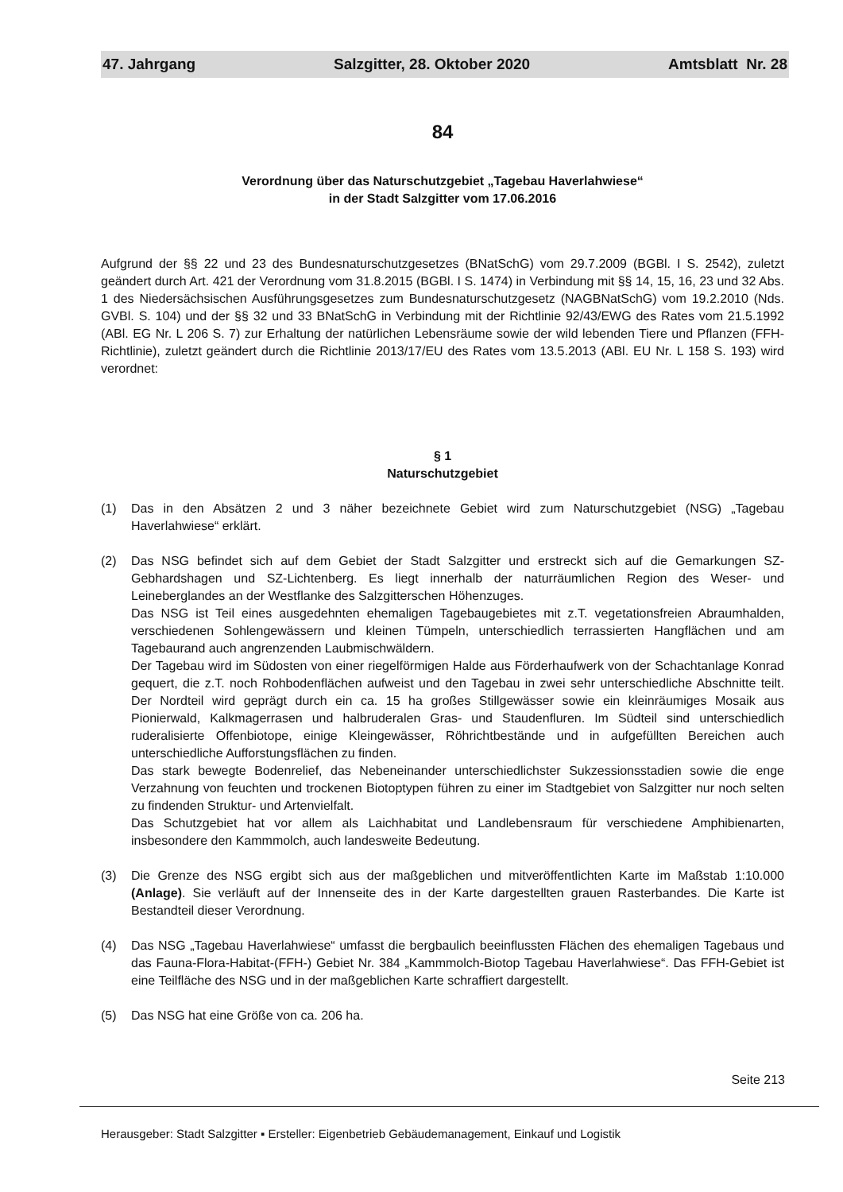47. Jahrgang Salzgitter, 28. Oktober 2020 Amtsblatt Nr. 28
84
Verordnung über das Naturschutzgebiet „Tagebau Haverlahwiese“
in der Stadt Salzgitter vom 17.06.2016
Aufgrund der §§ 22 und 23 des Bundesnaturschutzgesetzes (BNatSchG) vom 29.7.2009 (BGBl. I S. 2542), zuletzt geändert durch Art. 421 der Verordnung vom 31.8.2015 (BGBl. I S. 1474) in Verbindung mit §§ 14, 15, 16, 23 und 32 Abs. 1 des Niedersächsischen Ausführungsgesetzes zum Bundesnaturschutzgesetz (NAGBNatSchG) vom 19.2.2010 (Nds. GVBl. S. 104) und der §§ 32 und 33 BNatSchG in Verbindung mit der Richtlinie 92/43/EWG des Rates vom 21.5.1992 (ABl. EG Nr. L 206 S. 7) zur Erhaltung der natürlichen Lebensräume sowie der wild lebenden Tiere und Pflanzen (FFH-Richtlinie), zuletzt geändert durch die Richtlinie 2013/17/EU des Rates vom 13.5.2013 (ABl. EU Nr. L 158 S. 193) wird verordnet:
§ 1
Naturschutzgebiet
(1) Das in den Absätzen 2 und 3 näher bezeichnete Gebiet wird zum Naturschutzgebiet (NSG) „Tagebau Haverlahwiese“ erklärt.
(2) Das NSG befindet sich auf dem Gebiet der Stadt Salzgitter und erstreckt sich auf die Gemarkungen SZ-Gebhardshagen und SZ-Lichtenberg. Es liegt innerhalb der naturräumlichen Region des Weser- und Leineberglandes an der Westflanke des Salzgitterschen Höhenzuges.
Das NSG ist Teil eines ausgedehnten ehemaligen Tagebaugebietes mit z.T. vegetationsfreien Abraumhalden, verschiedenen Sohlengewässern und kleinen Tümpeln, unterschiedlich terrassierten Hangflächen und am Tagebaurand auch angrenzenden Laubmischwäldern.
Der Tagebau wird im Südosten von einer riegelförmigen Halde aus Förderhaufwerk von der Schachtanlage Konrad gequert, die z.T. noch Rohbodenflächen aufweist und den Tagebau in zwei sehr unterschiedliche Abschnitte teilt. Der Nordteil wird geprägt durch ein ca. 15 ha großes Stillgewässer sowie ein kleinräumiges Mosaik aus Pionierwald, Kalkmagerrasen und halbruderalen Gras- und Staudenfluren. Im Südteil sind unterschiedlich ruderalisierte Offenbiotope, einige Kleingewässer, Röhrichtbestände und in aufgefüllten Bereichen auch unterschiedliche Aufforstungsflächen zu finden.
Das stark bewegte Bodenrelief, das Nebeneinander unterschiedlichster Sukzessionsstadien sowie die enge Verzahnung von feuchten und trockenen Biotoptypen führen zu einer im Stadtgebiet von Salzgitter nur noch selten zu findenden Struktur- und Artenvielfalt.
Das Schutzgebiet hat vor allem als Laichhabitat und Landlebensraum für verschiedene Amphibienarten, insbesondere den Kammmolch, auch landesweite Bedeutung.
(3) Die Grenze des NSG ergibt sich aus der maßgeblichen und mitveröffentlichten Karte im Maßstab 1:10.000 (Anlage). Sie verläuft auf der Innenseite des in der Karte dargestellten grauen Rasterbandes. Die Karte ist Bestandteil dieser Verordnung.
(4) Das NSG „Tagebau Haverlahwiese“ umfasst die bergbaulich beeinflussten Flächen des ehemaligen Tagebaus und das Fauna-Flora-Habitat-(FFH-) Gebiet Nr. 384 „Kammmolch-Biotop Tagebau Haverlahwiese“. Das FFH-Gebiet ist eine Teilfläche des NSG und in der maßgeblichen Karte schraffiert dargestellt.
(5) Das NSG hat eine Größe von ca. 206 ha.
Seite 213
Herausgeber: Stadt Salzgitter ▪ Ersteller: Eigenbetrieb Gebäudemanagement, Einkauf und Logistik